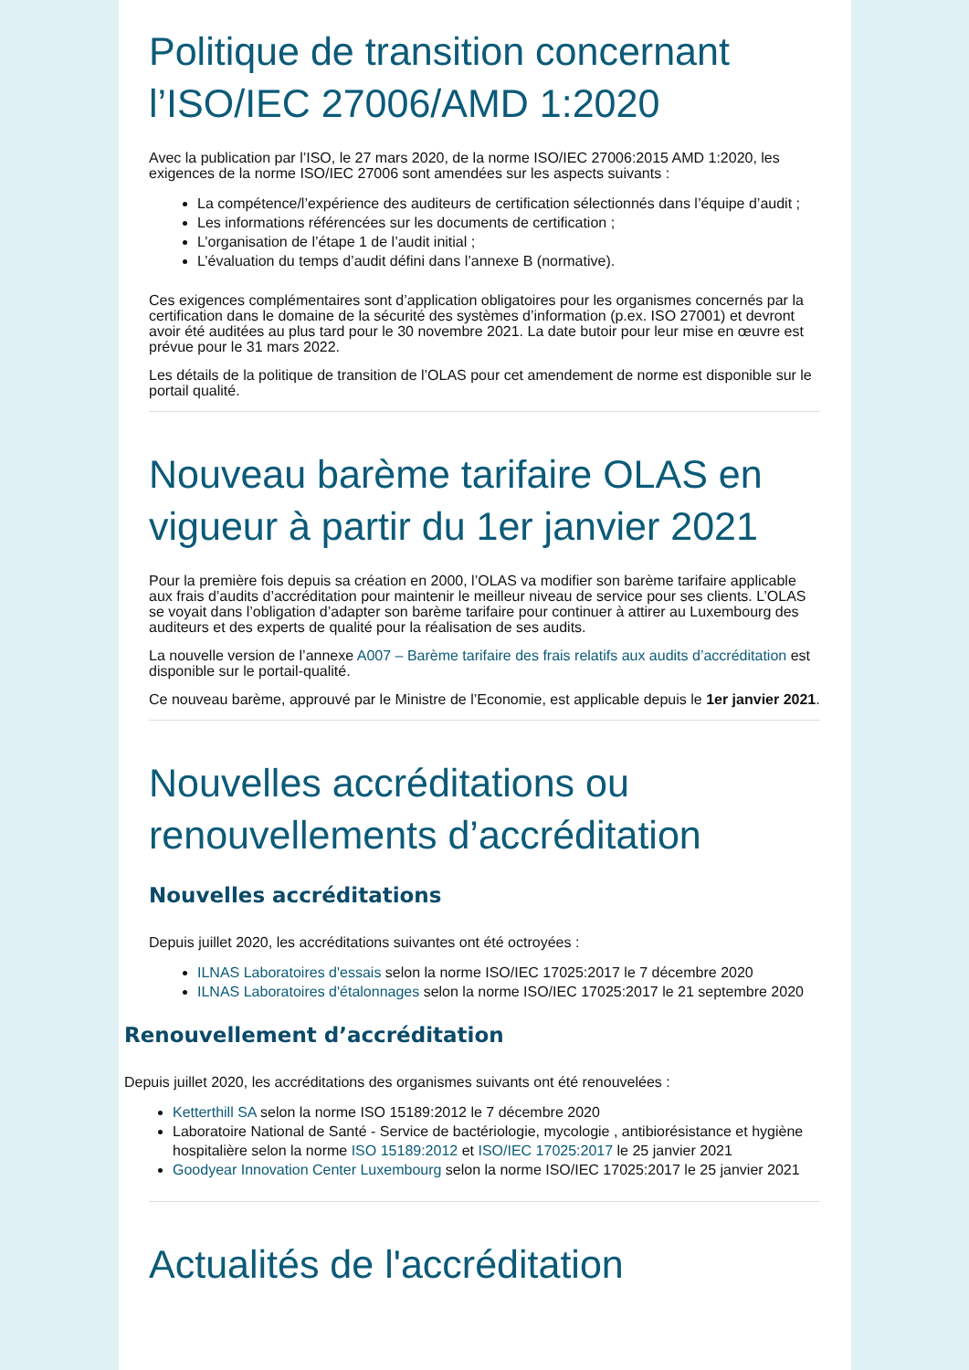Politique de transition concernant l’ISO/IEC 27006/AMD 1:2020
Avec la publication par l’ISO, le 27 mars 2020, de la norme ISO/IEC 27006:2015 AMD 1:2020, les exigences de la norme ISO/IEC 27006 sont amendées sur les aspects suivants :
La compétence/l’expérience des auditeurs de certification sélectionnés dans l’équipe d’audit ;
Les informations référencées sur les documents de certification ;
L’organisation de l’étape 1 de l’audit initial ;
L’évaluation du temps d’audit défini dans l’annexe B (normative).
Ces exigences complémentaires sont d’application obligatoires pour les organismes concernés par la certification dans le domaine de la sécurité des systèmes d’information (p.ex. ISO 27001) et devront avoir été auditées au plus tard pour le 30 novembre 2021. La date butoir pour leur mise en œuvre est prévue pour le 31 mars 2022.
Les détails de la politique de transition de l’OLAS pour cet amendement de norme est disponible sur le portail qualité.
Nouveau barème tarifaire OLAS en vigueur à partir du 1er janvier 2021
Pour la première fois depuis sa création en 2000, l’OLAS va modifier son barème tarifaire applicable aux frais d’audits d’accréditation pour maintenir le meilleur niveau de service pour ses clients. L’OLAS se voyait dans l’obligation d’adapter son barème tarifaire pour continuer à attirer au Luxembourg des auditeurs et des experts de qualité pour la réalisation de ses audits.
La nouvelle version de l’annexe A007 – Barème tarifaire des frais relatifs aux audits d’accréditation est disponible sur le portail-qualité.
Ce nouveau barème, approuvé par le Ministre de l’Economie, est applicable depuis le 1er janvier 2021.
Nouvelles accréditations ou renouvellements d’accréditation
Nouvelles accréditations
Depuis juillet 2020, les accréditations suivantes ont été octroyées :
ILNAS Laboratoires d'essais selon la norme ISO/IEC 17025:2017 le 7 décembre 2020
ILNAS Laboratoires d'étalonnages selon la norme ISO/IEC 17025:2017 le 21 septembre 2020
Renouvellement d’accréditation
Depuis juillet 2020, les accréditations des organismes suivants ont été renouvelées :
Ketterthill SA selon la norme ISO 15189:2012 le 7 décembre 2020
Laboratoire National de Santé - Service de bactériologie, mycologie , antibiorésistance et hygiène hospitalière selon la norme ISO 15189:2012 et ISO/IEC 17025:2017 le 25 janvier 2021
Goodyear Innovation Center Luxembourg selon la norme ISO/IEC 17025:2017 le 25 janvier 2021
Actualités de l'accréditation